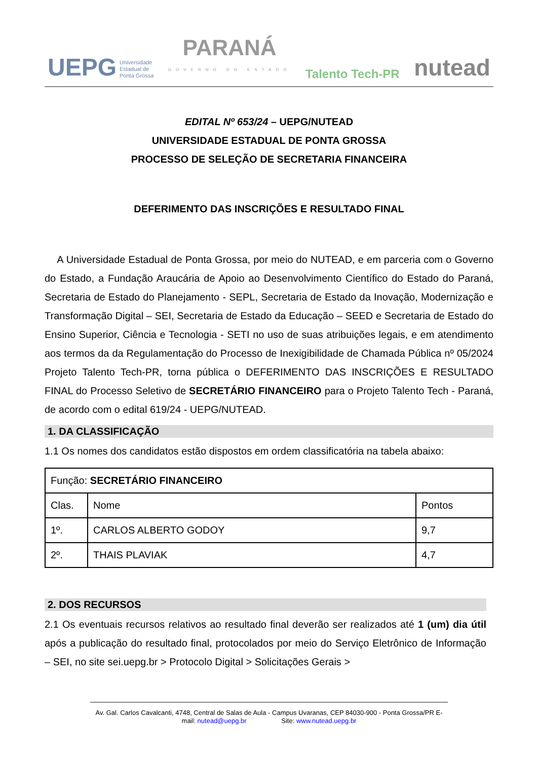UEPG Universidade
Estadual de
Ponta Grossa
PARANÁ
GOVERNO DO ESTADO
Talento Tech-PR
nutead
EDITAL Nº 653/24 – UEPG/NUTEAD
UNIVERSIDADE ESTADUAL DE PONTA GROSSA
PROCESSO DE SELEÇÃO DE SECRETARIA FINANCEIRA
DEFERIMENTO DAS INSCRIÇÕES E RESULTADO FINAL
A Universidade Estadual de Ponta Grossa, por meio do NUTEAD, e em parceria com o Governo do Estado, a Fundação Araucária de Apoio ao Desenvolvimento Científico do Estado do Paraná, Secretaria de Estado do Planejamento - SEPL, Secretaria de Estado da Inovação, Modernização e Transformação Digital – SEI, Secretaria de Estado da Educação – SEED e Secretaria de Estado do Ensino Superior, Ciência e Tecnologia - SETI no uso de suas atribuições legais, e em atendimento aos termos da da Regulamentação do Processo de Inexigibilidade de Chamada Pública nº 05/2024 Projeto Talento Tech-PR, torna pública o DEFERIMENTO DAS INSCRIÇÕES E RESULTADO FINAL do Processo Seletivo de SECRETÁRIO FINANCEIRO para o Projeto Talento Tech - Paraná, de acordo com o edital 619/24 - UEPG/NUTEAD.
1. DA CLASSIFICAÇÃO
1.1 Os nomes dos candidatos estão dispostos em ordem classificatória na tabela abaixo:
| Função: SECRETÁRIO FINANCEIRO | | |
| Clas. | Nome | Pontos |
| 1º. | CARLOS ALBERTO GODOY | 9,7 |
| 2º. | THAIS PLAVIAK | 4,7 |
2. DOS RECURSOS
2.1 Os eventuais recursos relativos ao resultado final deverão ser realizados até 1 (um) dia útil após a publicação do resultado final, protocolados por meio do Serviço Eletrônico de Informação – SEI, no site sei.uepg.br > Protocolo Digital > Solicitações Gerais >
Av. Gal. Carlos Cavalcanti, 4748, Central de Salas de Aula - Campus Uvaranas, CEP 84030-900 - Ponta Grossa/PR E-mail: nutead@uepg.br Site: www.nutead.uepg.br